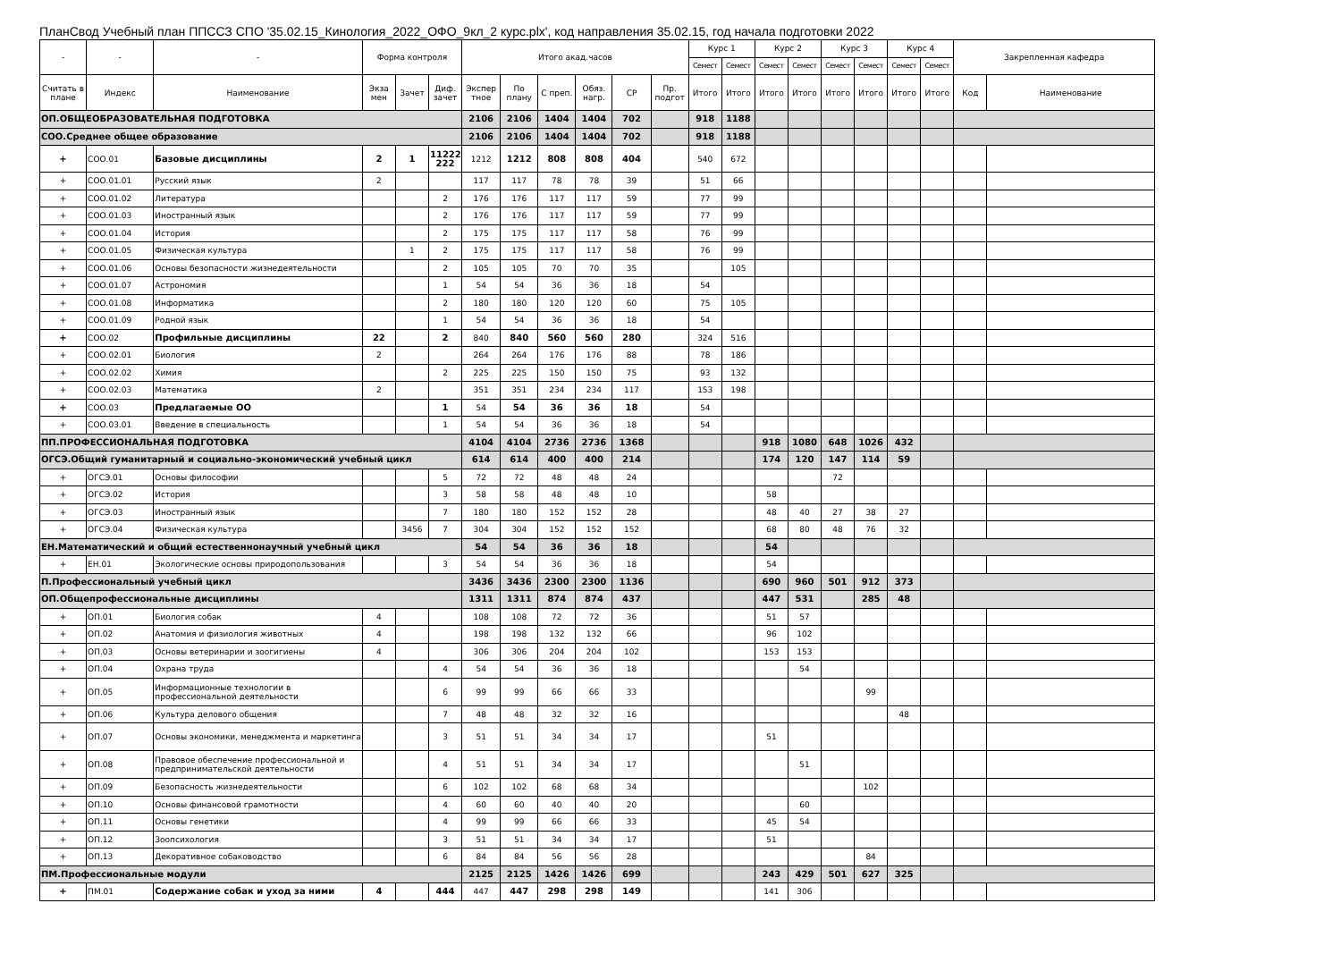ПланСвод Учебный план ППССЗ СПО '35.02.15_Кинология_2022_ОФО_9кл_2 курс.plx', код направления 35.02.15, год начала подготовки 2022
| - | - | - | Форма контроля | | | Итого акад.часов | | | | | | Курс 1 | | Курс 2 | | Курс 3 | | Курс 4 | | Закрепленная кафедра | |
| --- | --- | --- | --- | --- | --- | --- | --- | --- | --- | --- | --- | --- | --- | --- | --- | --- | --- | --- | --- | --- | --- |
| | | | | | | | | | | | | Семест | Семест | Семест | Семест | Семест | Семест | Семест | Семест | | |
| Считать в плане | Индекс | Наименование | Экза мен | Зачет | Диф. зачет | Экспер тное | По плану | С преп. | Обяз. нагр. | СР | Пр. подгот | Итого | Итого | Итого | Итого | Итого | Итого | Итого | Итого | Код | Наименование |
| ОП.ОБЩЕОБРАЗОВАТЕЛЬНАЯ ПОДГОТОВКА | | | | | | 2106 | 2106 | 1404 | 1404 | 702 | | 918 | 1188 | | | | | | | | |
| СОО.Среднее общее образование | | | | | | 2106 | 2106 | 1404 | 1404 | 702 | | 918 | 1188 | | | | | | | | |
| + | СОО.01 | Базовые дисциплины | 2 | 1 | 11222 222 | 1212 | 1212 | 808 | 808 | 404 | | 540 | 672 | | | | | | | | |
| + | СОО.01.01 | Русский язык | 2 | | | 117 | 117 | 78 | 78 | 39 | | 51 | 66 | | | | | | | | |
| + | СОО.01.02 | Литература | | | 2 | 176 | 176 | 117 | 117 | 59 | | 77 | 99 | | | | | | | | |
| + | СОО.01.03 | Иностранный язык | | | 2 | 176 | 176 | 117 | 117 | 59 | | 77 | 99 | | | | | | | | |
| + | СОО.01.04 | История | | | 2 | 175 | 175 | 117 | 117 | 58 | | 76 | 99 | | | | | | | | |
| + | СОО.01.05 | Физическая культура | | 1 | 2 | 175 | 175 | 117 | 117 | 58 | | 76 | 99 | | | | | | | | |
| + | СОО.01.06 | Основы безопасности жизнедеятельности | | | 2 | 105 | 105 | 70 | 70 | 35 | | | 105 | | | | | | | | |
| + | СОО.01.07 | Астрономия | | | 1 | 54 | 54 | 36 | 36 | 18 | | 54 | | | | | | | | | |
| + | СОО.01.08 | Информатика | | | 2 | 180 | 180 | 120 | 120 | 60 | | 75 | 105 | | | | | | | | |
| + | СОО.01.09 | Родной язык | | | 1 | 54 | 54 | 36 | 36 | 18 | | 54 | | | | | | | | | |
| + | СОО.02 | Профильные дисциплины | 22 | | 2 | 840 | 840 | 560 | 560 | 280 | | 324 | 516 | | | | | | | | |
| + | СОО.02.01 | Биология | 2 | | | 264 | 264 | 176 | 176 | 88 | | 78 | 186 | | | | | | | | |
| + | СОО.02.02 | Химия | | | 2 | 225 | 225 | 150 | 150 | 75 | | 93 | 132 | | | | | | | | |
| + | СОО.02.03 | Математика | 2 | | | 351 | 351 | 234 | 234 | 117 | | 153 | 198 | | | | | | | | |
| + | СОО.03 | Предлагаемые ОО | | | 1 | 54 | 54 | 36 | 36 | 18 | | 54 | | | | | | | | | |
| + | СОО.03.01 | Введение в специальность | | | 1 | 54 | 54 | 36 | 36 | 18 | | 54 | | | | | | | | | |
| ПП.ПРОФЕССИОНАЛЬНАЯ ПОДГОТОВКА | | | | | | 4104 | 4104 | 2736 | 2736 | 1368 | | | | 918 | 1080 | 648 | 1026 | 432 | | | |
| ОГСЭ.Общий гуманитарный и социально-экономический учебный цикл | | | | | | 614 | 614 | 400 | 400 | 214 | | | | 174 | 120 | 147 | 114 | 59 | | | |
| + | ОГСЭ.01 | Основы философии | | | 5 | 72 | 72 | 48 | 48 | 24 | | | | | | 72 | | | | | |
| + | ОГСЭ.02 | История | | | 3 | 58 | 58 | 48 | 48 | 10 | | | | 58 | | | | | | | |
| + | ОГСЭ.03 | Иностранный язык | | | 7 | 180 | 180 | 152 | 152 | 28 | | | | 48 | 40 | 27 | 38 | 27 | | | |
| + | ОГСЭ.04 | Физическая культура | | 3456 | 7 | 304 | 304 | 152 | 152 | 152 | | | | 68 | 80 | 48 | 76 | 32 | | | |
| ЕН.Математический и общий естественнонаучный учебный цикл | | | | | | 54 | 54 | 36 | 36 | 18 | | | | 54 | | | | | | | |
| + | ЕН.01 | Экологические основы природопользования | | | 3 | 54 | 54 | 36 | 36 | 18 | | | | 54 | | | | | | | |
| П.Профессиональный учебный цикл | | | | | | 3436 | 3436 | 2300 | 2300 | 1136 | | | | 690 | 960 | 501 | 912 | 373 | | | |
| ОП.Общепрофессиональные дисциплины | | | | | | 1311 | 1311 | 874 | 874 | 437 | | | | 447 | 531 | | 285 | 48 | | | |
| + | ОП.01 | Биология собак | 4 | | | 108 | 108 | 72 | 72 | 36 | | | | 51 | 57 | | | | | | |
| + | ОП.02 | Анатомия и физиология животных | 4 | | | 198 | 198 | 132 | 132 | 66 | | | | 96 | 102 | | | | | | |
| + | ОП.03 | Основы ветеринарии и зоогигиены | 4 | | | 306 | 306 | 204 | 204 | 102 | | | | 153 | 153 | | | | | | |
| + | ОП.04 | Охрана труда | | | 4 | 54 | 54 | 36 | 36 | 18 | | | | | 54 | | | | | | |
| + | ОП.05 | Информационные технологии в профессиональной деятельности | | | 6 | 99 | 99 | 66 | 66 | 33 | | | | | | | 99 | | | | |
| + | ОП.06 | Культура делового общения | | | 7 | 48 | 48 | 32 | 32 | 16 | | | | | | | | 48 | | | |
| + | ОП.07 | Основы экономики, менеджмента и маркетинга | | | 3 | 51 | 51 | 34 | 34 | 17 | | | | 51 | | | | | | | |
| + | ОП.08 | Правовое обеспечение профессиональной и предпринимательской деятельности | | | 4 | 51 | 51 | 34 | 34 | 17 | | | | | 51 | | | | | | |
| + | ОП.09 | Безопасность жизнедеятельности | | | 6 | 102 | 102 | 68 | 68 | 34 | | | | | | | 102 | | | | |
| + | ОП.10 | Основы финансовой грамотности | | | 4 | 60 | 60 | 40 | 40 | 20 | | | | | 60 | | | | | | |
| + | ОП.11 | Основы генетики | | | 4 | 99 | 99 | 66 | 66 | 33 | | | | 45 | 54 | | | | | | |
| + | ОП.12 | Зоопсихология | | | 3 | 51 | 51 | 34 | 34 | 17 | | | | 51 | | | | | | | |
| + | ОП.13 | Декоративное собаководство | | | 6 | 84 | 84 | 56 | 56 | 28 | | | | | | | 84 | | | | |
| ПМ.Профессиональные модули | | | | | | 2125 | 2125 | 1426 | 1426 | 699 | | | | 243 | 429 | 501 | 627 | 325 | | | |
| + | ПМ.01 | Содержание собак и уход за ними | 4 | | 444 | 447 | 447 | 298 | 298 | 149 | | | | 141 | 306 | | | | | | |